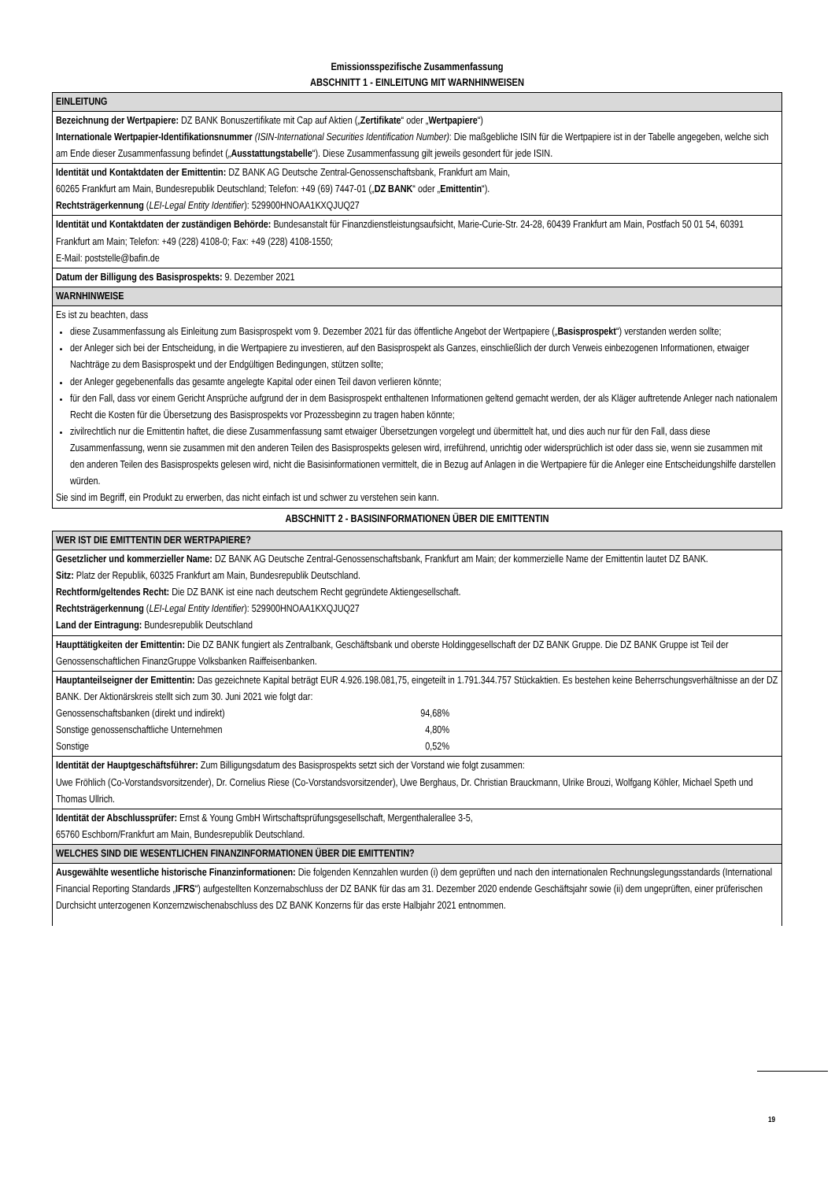Emissionsspezifische Zusammenfassung
ABSCHNITT 1 - EINLEITUNG MIT WARNHINWEISEN
| EINLEITUNG |
| Bezeichnung der Wertpapiere: DZ BANK Bonuszertifikate mit Cap auf Aktien („ Zertifikate “ oder „ Wertpapiere “) Internationale Wertpapier-Identifikationsnummer (ISIN-International Securities Identification Number) : Die maßgebliche ISIN für die Wertpapiere ist in der Tabelle angegeben, welche sich am Ende dieser Zusammenfassung befindet („ Ausstattungstabelle “). Diese Zusammenfassung gilt jeweils gesondert für jede ISIN. |
| Identität und Kontaktdaten der Emittentin: DZ BANK AG Deutsche Zentral-Genossenschaftsbank, Frankfurt am Main, 60265 Frankfurt am Main, Bundesrepublik Deutschland; Telefon: +49 (69) 7447-01 („ DZ BANK “ oder „ Emittentin “). Rechtsträgerkennung ( LEI-Legal Entity Identifier ): 529900HNOAA1KXQJUQ27 |
| Identität und Kontaktdaten der zuständigen Behörde: Bundesanstalt für Finanzdienstleistungsaufsicht, Marie-Curie-Str. 24-28, 60439 Frankfurt am Main, Postfach 50 01 54, 60391 Frankfurt am Main; Telefon: +49 (228) 4108-0; Fax: +49 (228) 4108-1550; E-Mail: poststelle@bafin.de |
| Datum der Billigung des Basisprospekts: 9. Dezember 2021 |
| WARNHINWEISE |
| Es ist zu beachten, dass diese Zusammenfassung als Einleitung zum Basisprospekt vom 9. Dezember 2021 für das öffentliche Angebot der Wertpapiere („ Basisprospekt “) verstanden werden sollte; der Anleger sich bei der Entscheidung, in die Wertpapiere zu investieren, auf den Basisprospekt als Ganzes, einschließlich der durch Verweis einbezogenen Informationen, etwaiger Nachträge zu dem Basisprospekt und der Endgültigen Bedingungen, stützen sollte; der Anleger gegebenenfalls das gesamte angelegte Kapital oder einen Teil davon verlieren könnte; für den Fall, dass vor einem Gericht Ansprüche aufgrund der in dem Basisprospekt enthaltenen Informationen geltend gemacht werden, der als Kläger auftretende Anleger nach nationalem Recht die Kosten für die Übersetzung des Basisprospekts vor Prozessbeginn zu tragen haben könnte; zivilrechtlich nur die Emittentin haftet, die diese Zusammenfassung samt etwaiger Übersetzungen vorgelegt und übermittelt hat, und dies auch nur für den Fall, dass diese Zusammenfassung, wenn sie zusammen mit den anderen Teilen des Basisprospekts gelesen wird, irreführend, unrichtig oder widersprüchlich ist oder dass sie, wenn sie zusammen mit den anderen Teilen des Basisprospekts gelesen wird, nicht die Basisinformationen vermittelt, die in Bezug auf Anlagen in die Wertpapiere für die Anleger eine Entscheidungshilfe darstellen würden. Sie sind im Begriff, ein Produkt zu erwerben, das nicht einfach ist und schwer zu verstehen sein kann. |
ABSCHNITT 2 - BASISINFORMATIONEN ÜBER DIE EMITTENTIN
| WER IST DIE EMITTENTIN DER WERTPAPIERE? |
| Gesetzlicher und kommerzieller Name: DZ BANK AG Deutsche Zentral-Genossenschaftsbank, Frankfurt am Main; der kommerzielle Name der Emittentin lautet DZ BANK. Sitz: Platz der Republik, 60325 Frankfurt am Main, Bundesrepublik Deutschland. Rechtform/geltendes Recht: Die DZ BANK ist eine nach deutschem Recht gegründete Aktiengesellschaft. Rechtsträgerkennung ( LEI-Legal Entity Identifier ): 529900HNOAA1KXQJUQ27 Land der Eintragung: Bundesrepublik Deutschland |
| Haupttätigkeiten der Emittentin: Die DZ BANK fungiert als Zentralbank, Geschäftsbank und oberste Holdinggesellschaft der DZ BANK Gruppe. Die DZ BANK Gruppe ist Teil der Genossenschaftlichen FinanzGruppe Volksbanken Raiffeisenbanken. |
| Hauptanteilseigner der Emittentin: Das gezeichnete Kapital beträgt EUR 4.926.198.081,75, eingeteilt in 1.791.344.757 Stückaktien. Es bestehen keine Beherrschungsverhältnisse an der DZ BANK. Der Aktionärskreis stellt sich zum 30. Juni 2021 wie folgt dar: / Genossenschaftsbanken (direkt und indirekt) / 94,68% / / Sonstige genossenschaftliche Unternehmen / 4,80% / / Sonstige / 0,52% / |
| Identität der Hauptgeschäftsführer: Zum Billigungsdatum des Basisprospekts setzt sich der Vorstand wie folgt zusammen: Uwe Fröhlich (Co-Vorstandsvorsitzender), Dr. Cornelius Riese (Co-Vorstandsvorsitzender), Uwe Berghaus, Dr. Christian Brauckmann, Ulrike Brouzi, Wolfgang Köhler, Michael Speth und Thomas Ullrich. |
| Identität der Abschlussprüfer: Ernst & Young GmbH Wirtschaftsprüfungsgesellschaft, Mergenthalerallee 3-5, 65760 Eschborn/Frankfurt am Main, Bundesrepublik Deutschland. |
| WELCHES SIND DIE WESENTLICHEN FINANZINFORMATIONEN ÜBER DIE EMITTENTIN? |
| Ausgewählte wesentliche historische Finanzinformationen: Die folgenden Kennzahlen wurden (i) dem geprüften und nach den internationalen Rechnungslegungsstandards (International Financial Reporting Standards „ IFRS “) aufgestellten Konzernabschluss der DZ BANK für das am 31. Dezember 2020 endende Geschäftsjahr sowie (ii) dem ungeprüften, einer prüferischen Durchsicht unterzogenen Konzernzwischenabschluss des DZ BANK Konzerns für das erste Halbjahr 2021 entnommen. |
19